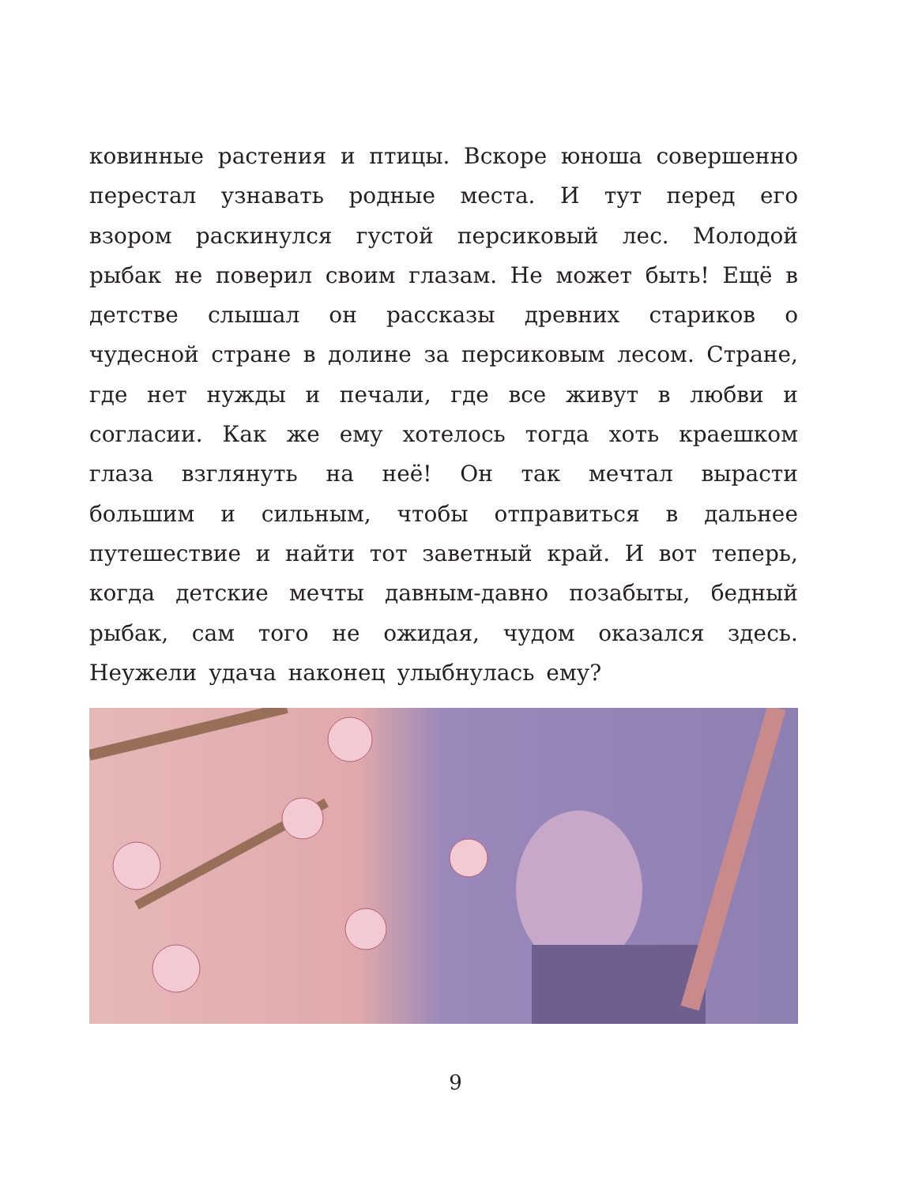ковинные растения и птицы. Вскоре юноша совершенно перестал узнавать родные места. И тут перед его взором раскинулся густой персиковый лес. Молодой рыбак не поверил своим глазам. Не может быть! Ещё в детстве слышал он рассказы древних стариков о чудесной стране в долине за персиковым лесом. Стране, где нет нужды и печали, где все живут в любви и согласии. Как же ему хотелось тогда хоть краешком глаза взглянуть на неё! Он так мечтал вырасти большим и сильным, чтобы отправиться в дальнее путешествие и найти тот заветный край. И вот теперь, когда детские мечты давным-давно позабыты, бедный рыбак, сам того не ожидая, чудом оказался здесь. Неужели удача наконец улыбнулась ему?
9